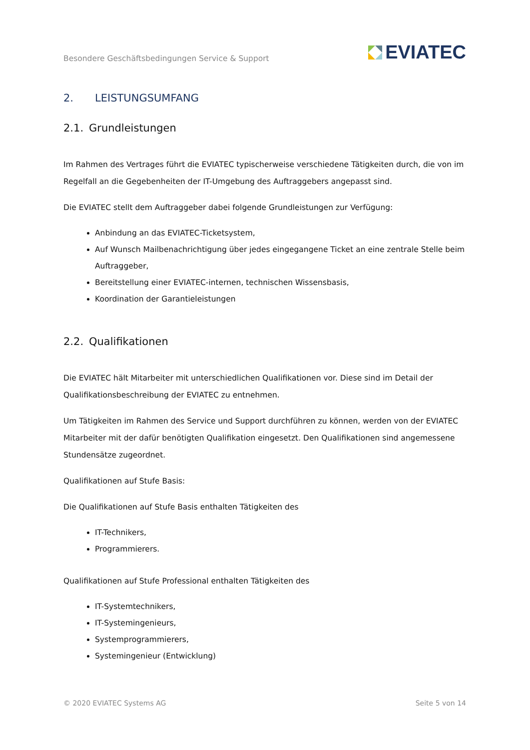Besondere Geschäftsbedingungen Service & Support
EVIATEC
2. LEISTUNGSUMFANG
2.1. Grundleistungen
Im Rahmen des Vertrages führt die EVIATEC typischerweise verschiedene Tätigkeiten durch, die von im Regelfall an die Gegebenheiten der IT-Umgebung des Auftraggebers angepasst sind.
Die EVIATEC stellt dem Auftraggeber dabei folgende Grundleistungen zur Verfügung:
Anbindung an das EVIATEC-Ticketsystem,
Auf Wunsch Mailbenachrichtigung über jedes eingegangene Ticket an eine zentrale Stelle beim Auftraggeber,
Bereitstellung einer EVIATEC-internen, technischen Wissensbasis,
Koordination der Garantieleistungen
2.2. Qualifikationen
Die EVIATEC hält Mitarbeiter mit unterschiedlichen Qualifikationen vor. Diese sind im Detail der Qualifikationsbeschreibung der EVIATEC zu entnehmen.
Um Tätigkeiten im Rahmen des Service und Support durchführen zu können, werden von der EVIATEC Mitarbeiter mit der dafür benötigten Qualifikation eingesetzt. Den Qualifikationen sind angemessene Stundensätze zugeordnet.
Qualifikationen auf Stufe Basis:
Die Qualifikationen auf Stufe Basis enthalten Tätigkeiten des
IT-Technikers,
Programmierers.
Qualifikationen auf Stufe Professional enthalten Tätigkeiten des
IT-Systemtechnikers,
IT-Systemingenieurs,
Systemprogrammierers,
Systemingenieur (Entwicklung)
© 2020 EVIATEC Systems AG Seite 5 von 14